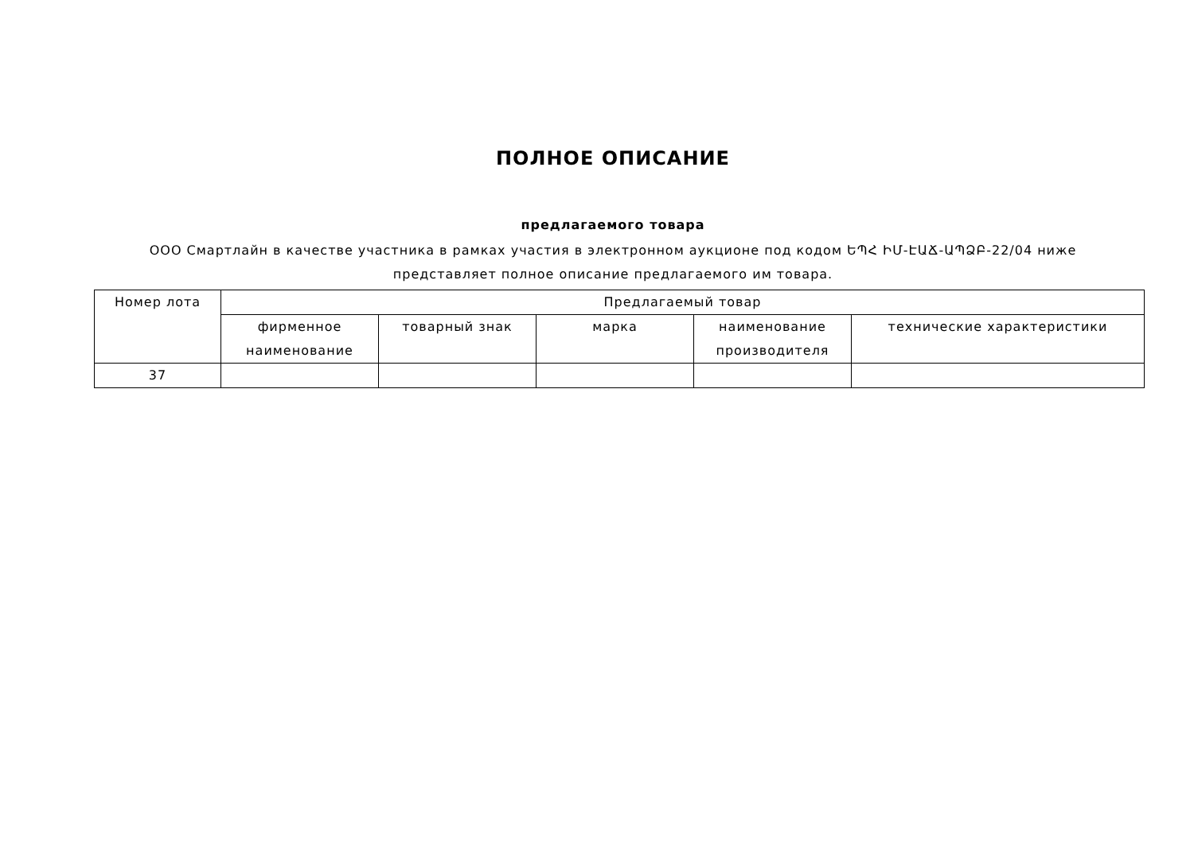ПОЛНОЕ ОПИСАНИЕ
предлагаемого товара
ООО Смартлайн в качестве участника в рамках участия в электронном аукционе под кодом ԵՊՀ ԻՄ-ԷԱՃ-ԱՊՁԲ-22/04 ниже представляет полное описание предлагаемого им товара.
| Номер лота | Предлагаемый товар | | | | |
| --- | --- | --- | --- | --- | --- |
| | фирменное наименование | товарный знак | марка | наименование производителя | технические характеристики |
| 37 | | | | | |